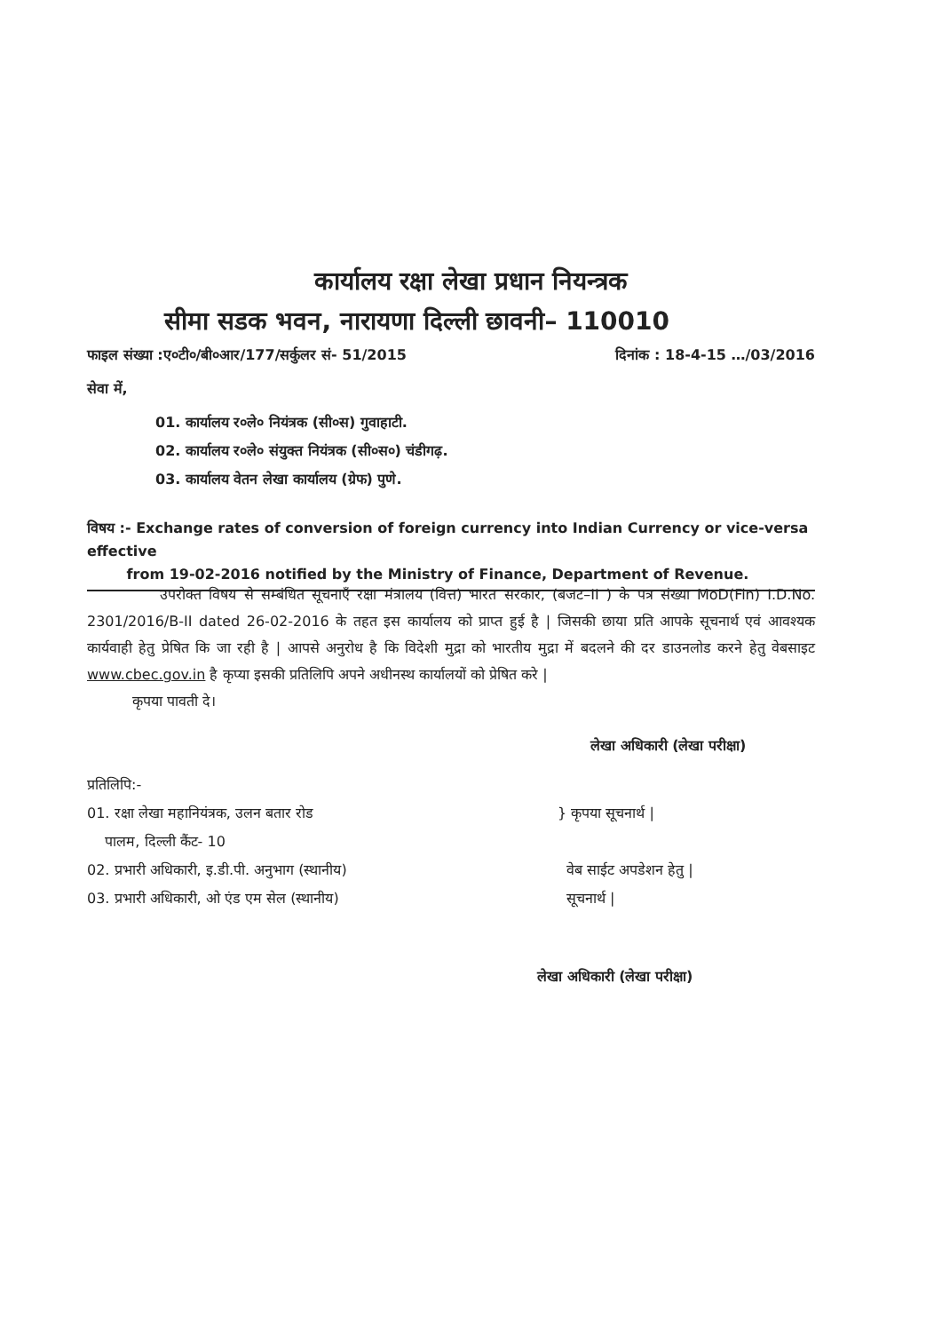कार्यालय रक्षा लेखा प्रधान नियन्त्रक
सीमा सडक भवन, नारायणा दिल्ली छावनी– 110010
फाइल संख्या :ए०टी०/बी०आर/177/सर्कुलर सं- 51/2015 दिनांक : 18-4-15 …/03/2016
सेवा में,
01. कार्यालय र०ले० नियंत्रक (सी०स) गुवाहाटी.
02. कार्यालय र०ले० संयुक्त नियंत्रक (सी०स०) चंडीगढ़.
03. कार्यालय वेतन लेखा कार्यालय (ग्रेफ) पुणे.
विषय :- Exchange rates of conversion of foreign currency into Indian Currency or vice-versa effective
from 19-02-2016 notified by the Ministry of Finance, Department of Revenue.
उपरोक्त विषय से सम्बंधित सूचनाएँ रक्षा मंत्रालय (वित्त) भारत सरकार, (बजट–II ) के पत्र संख्या MoD(Fin) I.D.No. 2301/2016/B-II dated 26-02-2016 के तहत इस कार्यालय को प्राप्त हुई है | जिसकी छाया प्रति आपके सूचनार्थ एवं आवश्यक कार्यवाही हेतु प्रेषित कि जा रही है | आपसे अनुरोध है कि विदेशी मुद्रा को भारतीय मुद्रा में बदलने की दर डाउनलोड करने हेतु वेबसाइट www.cbec.gov.in है कृप्या इसकी प्रतिलिपि अपने अधीनस्थ कार्यालयों को प्रेषित करे |
कृपया पावती दे।
लेखा अधिकारी (लेखा परीक्षा)
प्रतिलिपि:-
01. रक्षा लेखा महानियंत्रक, उलन बतार रोड
पालम, दिल्ली कैंट- 10
} कृपया सूचनार्थ |
02. प्रभारी अधिकारी, इ.डी.पी. अनुभाग (स्थानीय)
03. प्रभारी अधिकारी, ओ एंड एम सेल (स्थानीय)
वेब साईट अपडेशन हेतु |
सूचनार्थ |
लेखा अधिकारी (लेखा परीक्षा)